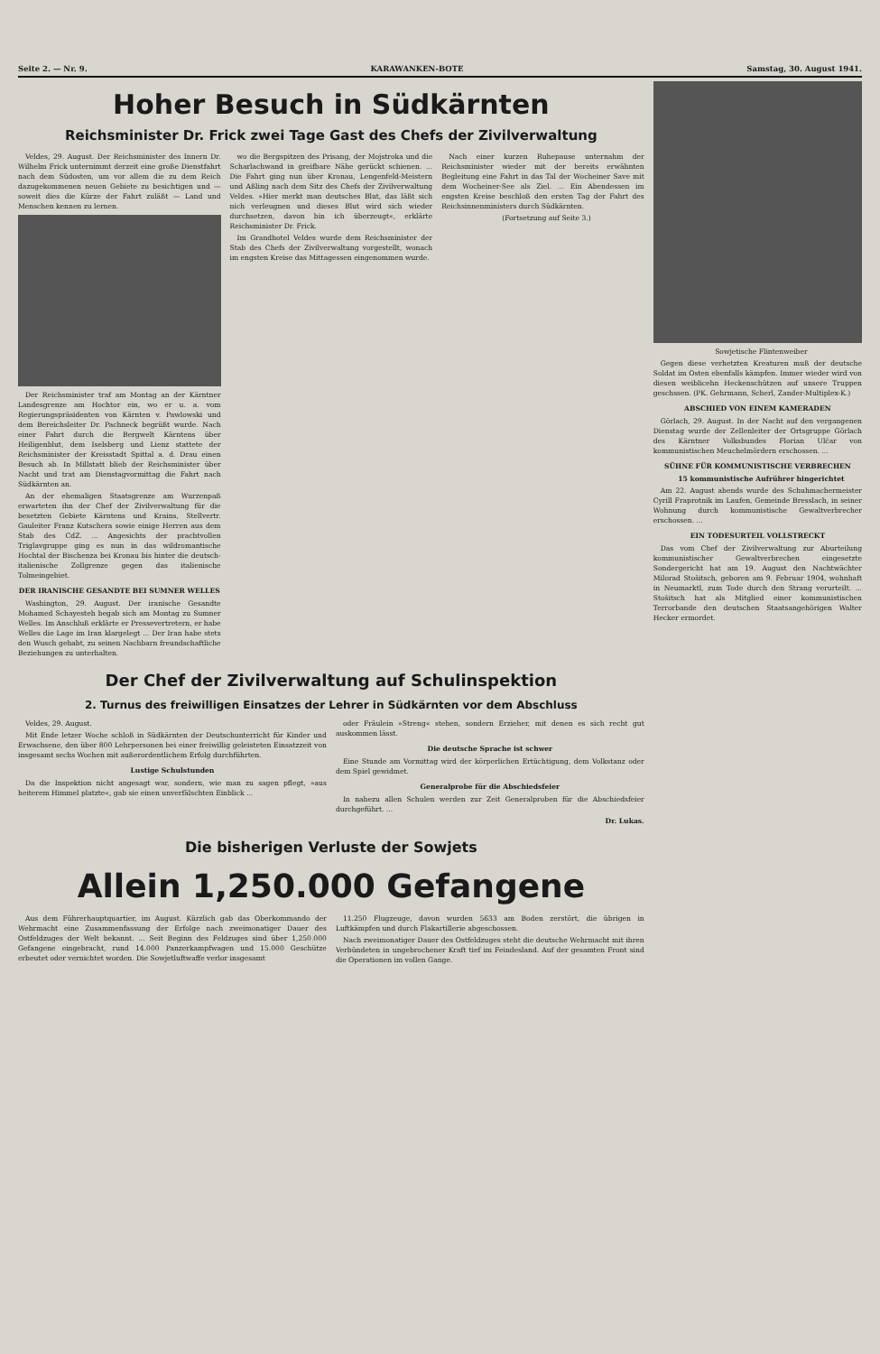Seite 2. — Nr. 9. KARAWANKEN-BOTE Samstag, 30. August 1941.
Hoher Besuch in Südkärnten
Reichsminister Dr. Frick zwei Tage Gast des Chefs der Zivilverwaltung
Veldes, 29. August. Der Reichsminister des Innern Dr. Wilhelm Frick unternimmt derzeit eine große Dienstfahrt nach dem Südosten, um vor allem die zu dem Reich dazugekommenen neuen Gebiete zu besichtigen und — soweit dies die Kürze der Fahrt zuläßt — Land und Menschen kennen zu lernen.
Der Reichsminister traf am Montag an der Kärntner Landesgrenze am Hochtor ein, wo er u. a. vom Regierungspräsidenten von Kärnten v. Pawlowski und dem Bereichsleiter Dr. Pachneck begrüßt wurde. Nach einer Fahrt durch die Bergwelt Kärntens über Heiligenblut, dem Iselsberg und Lienz stattete der Reichsminister der Kreisstadt Spittal a. d. Drau einen Besuch ab. In Millstatt blieb der Reichsminister über Nacht und trat am Dienstagvormittag die Fahrt nach Südkärnten an.
An der ehemaligen Staatsgrenze am Wurzenpaß erwarteten ihn der Chef der Zivilverwaltung für die besetzten Gebiete Kärntens und Krains, Stellvertr. Gauleiter Franz Kutschera sowie einige Herren aus dem Stab des CdZ. ... Angesichts der prachtvollen Triglavgruppe ging es nun in das wildromantische Hochtal der Bischenza bei Kronau bis hinter die deutsch-italienische Zollgrenze gegen das italienische Tolmeingebiet.
DER IRANISCHE GESANDTE BEI SUMNER WELLES
Washington, 29. August. Der iranische Gesandte Mohamed Schayesteh begab sich am Montag zu Sumner Welles. Im Anschluß erklärte er Pressevertretern, er habe Welles die Lage im Iran klargelegt ... Der Iran habe stets den Wusch gehabt, zu seinen Nachbarn freundschaftliche Beziehungen zu unterhalten.
wo die Bergspitzen des Prisang, der Mojstroka und die Scharlachwand in greifbare Nähe gerückt schienen. ... Die Fahrt ging nun über Kronau, Lengenfeld-Meistern und Aßling nach dem Sitz des Chefs der Zivilverwaltung Veldes. »Hier merkt man deutsches Blut, das läßt sich nich verleugnen und dieses Blut wird sich wieder durchsetzen, davon bin ich überzeugt«, erklärte Reichsminister Dr. Frick.
Im Grandhotel Veldes wurde dem Reichsminister der Stab des Chefs der Zivilverwaltung vorgestellt, wonach im engsten Kreise das Mittagessen eingenommen wurde.
Nach einer kurzen Ruhepause unternahm der Reichsminister wieder mit der bereits erwähnten Begleitung eine Fahrt in das Tal der Wocheiner Save mit dem Wocheiner-See als Ziel. ... Ein Abendessen im engsten Kreise beschloß den ersten Tag der Fahrt des Reichsinnenministers durch Südkärnten.
(Fortsetzung auf Seite 3.)
Der Chef der Zivilverwaltung auf Schulinspektion
2. Turnus des freiwilligen Einsatzes der Lehrer in Südkärnten vor dem Abschluss
Veldes, 29. August.
Mit Ende letzer Woche schloß in Südkärnten der Deutschunterricht für Kinder und Erwachsene, den über 800 Lehrpersonen bei einer freiwillig geleisteten Einsatzzeit von insgesamt sechs Wochen mit außerordentlichem Erfolg durchführten.
Lustige Schulstunden
Da die Inspektion nicht angesagt war, sondern, wie man zu sagen pflegt, »aus heiterem Himmel platzte«, gab sie einen unverfälschten Einblick ...
oder Fräulein »Streng« stehen, sondern Erzieher, mit denen es sich recht gut auskommen lässt.
Die deutsche Sprache ist schwer
Eine Stunde am Vormittag wird der körperlichen Ertüchtigung, dem Volkstanz oder dem Spiel gewidmet.
Generalprobe für die Abschiedsfeier
In nahezu allen Schulen werden zur Zeit Generalproben für die Abschiedsfeier durchgeführt. ...
Dr. Lukas.
Die bisherigen Verluste der Sowjets
Allein 1,250.000 Gefangene
Aus dem Führerhauptquartier, im August. Kürzlich gab das Oberkommando der Wehrmacht eine Zusammenfassung der Erfolge nach zweimonatiger Dauer des Ostfeldzuges der Welt bekannt. ... Seit Beginn des Feldzuges sind über 1,250.000 Gefangene eingebracht, rund 14.000 Panzerkampfwagen und 15.000 Geschütze erbeutet oder vernichtet worden. Die Sowjetluftwaffe verlor insgesamt
11.250 Flugzeuge, davon wurden 5633 am Boden zerstört, die übrigen in Luftkämpfen und durch Flakartillerie abgeschossen.
Nach zweimonatiger Dauer des Ostfeldzuges steht die deutsche Wehrmacht mit ihren Verbündeten in ungebrochener Kraft tief im Feindesland. Auf der gesamten Front sind die Operationen im vollen Gange.
Sowjetische Flintenweiber
Gegen diese verhetzten Kreaturen muß der deutsche Soldat im Osten ebenfalls kämpfen. Immer wieder wird von diesen weiblicehn Heckenschützen auf unsere Truppen geschssen. (PK. Gehrmann, Scherl, Zander-Multiplex-K.)
ABSCHIED VON EINEM KAMERADEN
Görlach, 29. August. In der Nacht auf den vergangenen Dienstag wurde der Zellenleiter der Ortsgruppe Görlach des Kärntner Volksbundes Florian Ulčar von kommunistischen Meuchelmördern erschossen. ...
SÜHNE FÜR KOMMUNISTISCHE VERBRECHEN
15 kommunistische Aufrührer hingerichtet
Am 22. August abends wurde des Schuhmachermeister Cyrill Fraprotnik im Laufen, Gemeinde Bresslach, in seiner Wohnung durch kommunistische Gewaltverbrecher erschossen. ...
EIN TODESURTEIL VOLLSTRECKT
Das vom Chef der Zivilverwaltung zur Aburteilung kommunistischer Gewaltverbrechen eingesetzte Sondergericht hat am 19. August den Nachtwächter Milorad Stošitsch, geboren am 9. Februar 1904, wohnhaft in Neumarktl, zum Tode durch den Strang verurteilt. ... Stošitsch hat als Mitglied einer kommunistischen Terrorbande den deutschen Staatsangehörigen Walter Hecker ermordet.